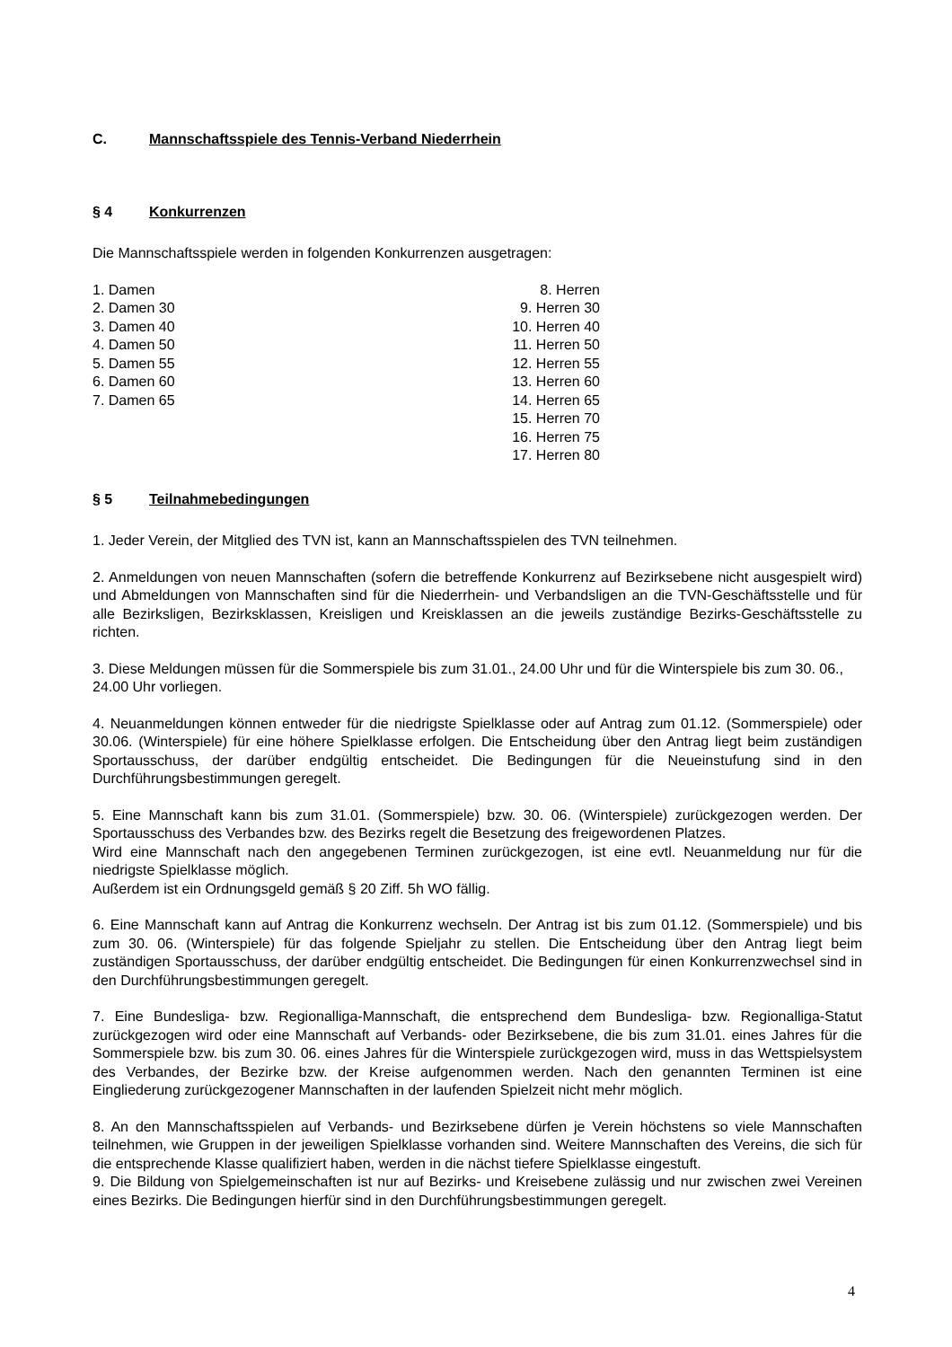C. Mannschaftsspiele des Tennis-Verband Niederrhein
§ 4 Konkurrenzen
Die Mannschaftsspiele werden in folgenden Konkurrenzen ausgetragen:
1. Damen
2. Damen 30
3. Damen 40
4. Damen 50
5. Damen 55
6. Damen 60
7. Damen 65
8. Herren
9. Herren 30
10. Herren 40
11. Herren 50
12. Herren 55
13. Herren 60
14. Herren 65
15. Herren 70
16. Herren 75
17. Herren 80
§ 5 Teilnahmebedingungen
1. Jeder Verein, der Mitglied des TVN ist, kann an Mannschaftsspielen des TVN teilnehmen.
2. Anmeldungen von neuen Mannschaften (sofern die betreffende Konkurrenz auf Bezirksebene nicht ausgespielt wird) und Abmeldungen von Mannschaften sind für die Niederrhein- und Verbandsligen an die TVN-Geschäftsstelle und für alle Bezirksligen, Bezirksklassen, Kreisligen und Kreisklassen an die jeweils zuständige Bezirks-Geschäftsstelle zu richten.
3. Diese Meldungen müssen für die Sommerspiele bis zum 31.01., 24.00 Uhr und für die Winterspiele bis zum 30. 06., 24.00 Uhr vorliegen.
4. Neuanmeldungen können entweder für die niedrigste Spielklasse oder auf Antrag zum 01.12. (Sommerspiele) oder 30.06. (Winterspiele) für eine höhere Spielklasse erfolgen. Die Entscheidung über den Antrag liegt beim zuständigen Sportausschuss, der darüber endgültig entscheidet. Die Bedingungen für die Neueinstufung sind in den Durchführungsbestimmungen geregelt.
5. Eine Mannschaft kann bis zum 31.01. (Sommerspiele) bzw. 30. 06. (Winterspiele) zurückgezogen werden. Der Sportausschuss des Verbandes bzw. des Bezirks regelt die Besetzung des freigewordenen Platzes.
Wird eine Mannschaft nach den angegebenen Terminen zurückgezogen, ist eine evtl. Neuanmeldung nur für die niedrigste Spielklasse möglich.
Außerdem ist ein Ordnungsgeld gemäß § 20 Ziff. 5h WO fällig.
6. Eine Mannschaft kann auf Antrag die Konkurrenz wechseln. Der Antrag ist bis zum 01.12. (Sommerspiele) und bis zum 30. 06. (Winterspiele) für das folgende Spieljahr zu stellen. Die Entscheidung über den Antrag liegt beim zuständigen Sportausschuss, der darüber endgültig entscheidet. Die Bedingungen für einen Konkurrenzwechsel sind in den Durchführungsbestimmungen geregelt.
7. Eine Bundesliga- bzw. Regionalliga-Mannschaft, die entsprechend dem Bundesliga- bzw. Regionalliga-Statut zurückgezogen wird oder eine Mannschaft auf Verbands- oder Bezirksebene, die bis zum 31.01. eines Jahres für die Sommerspiele bzw. bis zum 30. 06. eines Jahres für die Winterspiele zurückgezogen wird, muss in das Wettspielsystem des Verbandes, der Bezirke bzw. der Kreise aufgenommen werden. Nach den genannten Terminen ist eine Eingliederung zurückgezogener Mannschaften in der laufenden Spielzeit nicht mehr möglich.
8. An den Mannschaftsspielen auf Verbands- und Bezirksebene dürfen je Verein höchstens so viele Mannschaften teilnehmen, wie Gruppen in der jeweiligen Spielklasse vorhanden sind. Weitere Mannschaften des Vereins, die sich für die entsprechende Klasse qualifiziert haben, werden in die nächst tiefere Spielklasse eingestuft.
9. Die Bildung von Spielgemeinschaften ist nur auf Bezirks- und Kreisebene zulässig und nur zwischen zwei Vereinen eines Bezirks. Die Bedingungen hierfür sind in den Durchführungsbestimmungen geregelt.
4